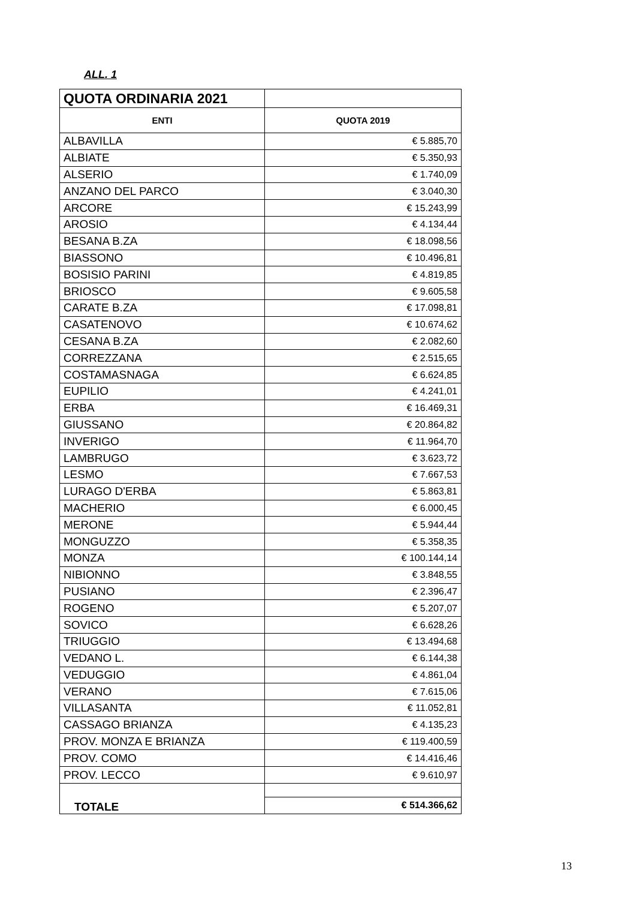ALL. 1
| QUOTA ORDINARIA 2021 | |
| ENTI | QUOTA 2019 |
| ALBAVILLA | € 5.885,70 |
| ALBIATE | € 5.350,93 |
| ALSERIO | € 1.740,09 |
| ANZANO DEL PARCO | € 3.040,30 |
| ARCORE | € 15.243,99 |
| AROSIO | € 4.134,44 |
| BESANA B.ZA | € 18.098,56 |
| BIASSONO | € 10.496,81 |
| BOSISIO PARINI | € 4.819,85 |
| BRIOSCO | € 9.605,58 |
| CARATE B.ZA | € 17.098,81 |
| CASATENOVO | € 10.674,62 |
| CESANA B.ZA | € 2.082,60 |
| CORREZZANA | € 2.515,65 |
| COSTAMASNAGA | € 6.624,85 |
| EUPILIO | € 4.241,01 |
| ERBA | € 16.469,31 |
| GIUSSANO | € 20.864,82 |
| INVERIGO | € 11.964,70 |
| LAMBRUGO | € 3.623,72 |
| LESMO | € 7.667,53 |
| LURAGO D'ERBA | € 5.863,81 |
| MACHERIO | € 6.000,45 |
| MERONE | € 5.944,44 |
| MONGUZZO | € 5.358,35 |
| MONZA | € 100.144,14 |
| NIBIONNO | € 3.848,55 |
| PUSIANO | € 2.396,47 |
| ROGENO | € 5.207,07 |
| SOVICO | € 6.628,26 |
| TRIUGGIO | € 13.494,68 |
| VEDANO L. | € 6.144,38 |
| VEDUGGIO | € 4.861,04 |
| VERANO | € 7.615,06 |
| VILLASANTA | € 11.052,81 |
| CASSAGO BRIANZA | € 4.135,23 |
| PROV. MONZA E BRIANZA | € 119.400,59 |
| PROV. COMO | € 14.416,46 |
| PROV. LECCO | € 9.610,97 |
| TOTALE | |
| | € 514.366,62 |
13